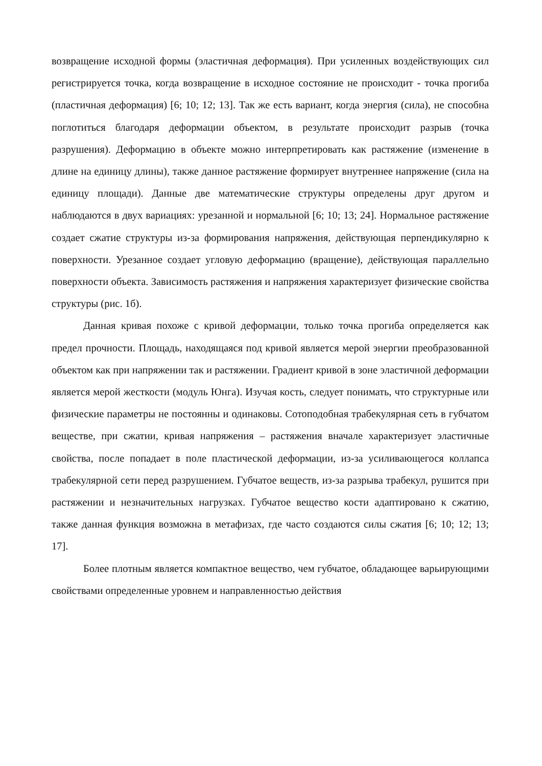возвращение исходной формы (эластичная деформация). При усиленных воздействующих сил регистрируется точка, когда возвращение в исходное состояние не происходит - точка прогиба (пластичная деформация) [6; 10; 12; 13]. Так же есть вариант, когда энергия (сила), не способна поглотиться благодаря деформации объектом, в результате происходит разрыв (точка разрушения). Деформацию в объекте можно интерпретировать как растяжение (изменение в длине на единицу длины), также данное растяжение формирует внутреннее напряжение (сила на единицу площади). Данные две математические структуры определены друг другом и наблюдаются в двух вариациях: урезанной и нормальной [6; 10; 13; 24]. Нормальное растяжение создает сжатие структуры из-за формирования напряжения, действующая перпендикулярно к поверхности. Урезанное создает угловую деформацию (вращение), действующая параллельно поверхности объекта. Зависимость растяжения и напряжения характеризует физические свойства структуры (рис. 1б).
Данная кривая похоже с кривой деформации, только точка прогиба определяется как предел прочности. Площадь, находящаяся под кривой является мерой энергии преобразованной объектом как при напряжении так и растяжении. Градиент кривой в зоне эластичной деформации является мерой жесткости (модуль Юнга). Изучая кость, следует понимать, что структурные или физические параметры не постоянны и одинаковы. Сотоподобная трабекулярная сеть в губчатом веществе, при сжатии, кривая напряжения – растяжения вначале характеризует эластичные свойства, после попадает в поле пластической деформации, из-за усиливающегося коллапса трабекулярной сети перед разрушением. Губчатое веществ, из-за разрыва трабекул, рушится при растяжении и незначительных нагрузках. Губчатое вещество кости адаптировано к сжатию, также данная функция возможна в метафизах, где часто создаются силы сжатия [6; 10; 12; 13; 17].
Более плотным является компактное вещество, чем губчатое, обладающее варьирующими свойствами определенные уровнем и направленностью действия